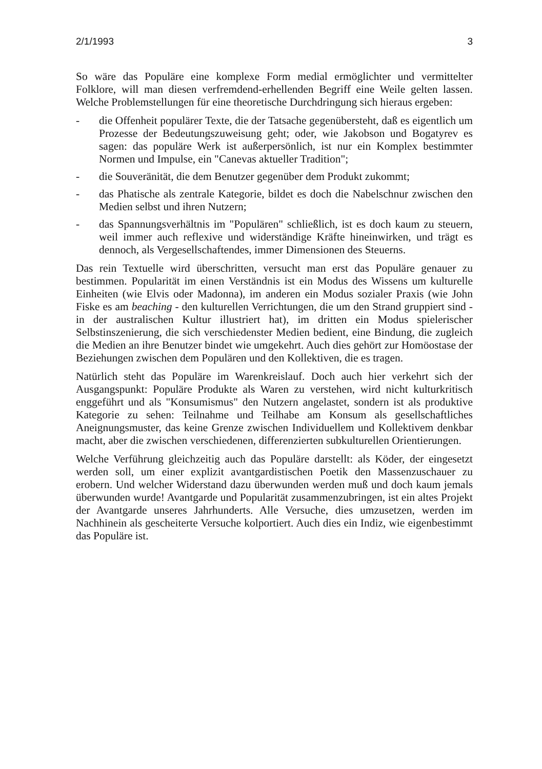2/1/1993 3
So wäre das Populäre eine komplexe Form medial ermöglichter und vermittelter Folklore, will man diesen verfremdend-erhellenden Begriff eine Weile gelten lassen. Welche Problemstellungen für eine theoretische Durchdringung sich hieraus ergeben:
- die Offenheit populärer Texte, die der Tatsache gegenübersteht, daß es eigentlich um Prozesse der Bedeutungszuweisung geht; oder, wie Jakobson und Bogatyrev es sagen: das populäre Werk ist außerpersönlich, ist nur ein Komplex bestimmter Normen und Impulse, ein "Canevas aktueller Tradition";
- die Souveränität, die dem Benutzer gegenüber dem Produkt zukommt;
- das Phatische als zentrale Kategorie, bildet es doch die Nabelschnur zwischen den Medien selbst und ihren Nutzern;
- das Spannungsverhältnis im "Populären" schließlich, ist es doch kaum zu steuern, weil immer auch reflexive und widerständige Kräfte hineinwirken, und trägt es dennoch, als Vergesellschaftendes, immer Dimensionen des Steuerns.
Das rein Textuelle wird überschritten, versucht man erst das Populäre genauer zu bestimmen. Popularität im einen Verständnis ist ein Modus des Wissens um kulturelle Einheiten (wie Elvis oder Madonna), im anderen ein Modus sozialer Praxis (wie John Fiske es am beaching - den kulturellen Verrichtungen, die um den Strand gruppiert sind - in der australischen Kultur illustriert hat), im dritten ein Modus spielerischer Selbstinszenierung, die sich verschiedenster Medien bedient, eine Bindung, die zugleich die Medien an ihre Benutzer bindet wie umgekehrt. Auch dies gehört zur Homöostase der Beziehungen zwischen dem Populären und den Kollektiven, die es tragen.
Natürlich steht das Populäre im Warenkreislauf. Doch auch hier verkehrt sich der Ausgangspunkt: Populäre Produkte als Waren zu verstehen, wird nicht kulturkritisch enggeführt und als "Konsumismus" den Nutzern angelastet, sondern ist als produktive Kategorie zu sehen: Teilnahme und Teilhabe am Konsum als gesellschaftliches Aneignungsmuster, das keine Grenze zwischen Individuellem und Kollektivem denkbar macht, aber die zwischen verschiedenen, differenzierten subkulturellen Orientierungen.
Welche Verführung gleichzeitig auch das Populäre darstellt: als Köder, der eingesetzt werden soll, um einer explizit avantgardistischen Poetik den Massenzuschauer zu erobern. Und welcher Widerstand dazu überwunden werden muß und doch kaum jemals überwunden wurde! Avantgarde und Popularität zusammenzubringen, ist ein altes Projekt der Avantgarde unseres Jahrhunderts. Alle Versuche, dies umzusetzen, werden im Nachhinein als gescheiterte Versuche kolportiert. Auch dies ein Indiz, wie eigenbestimmt das Populäre ist.